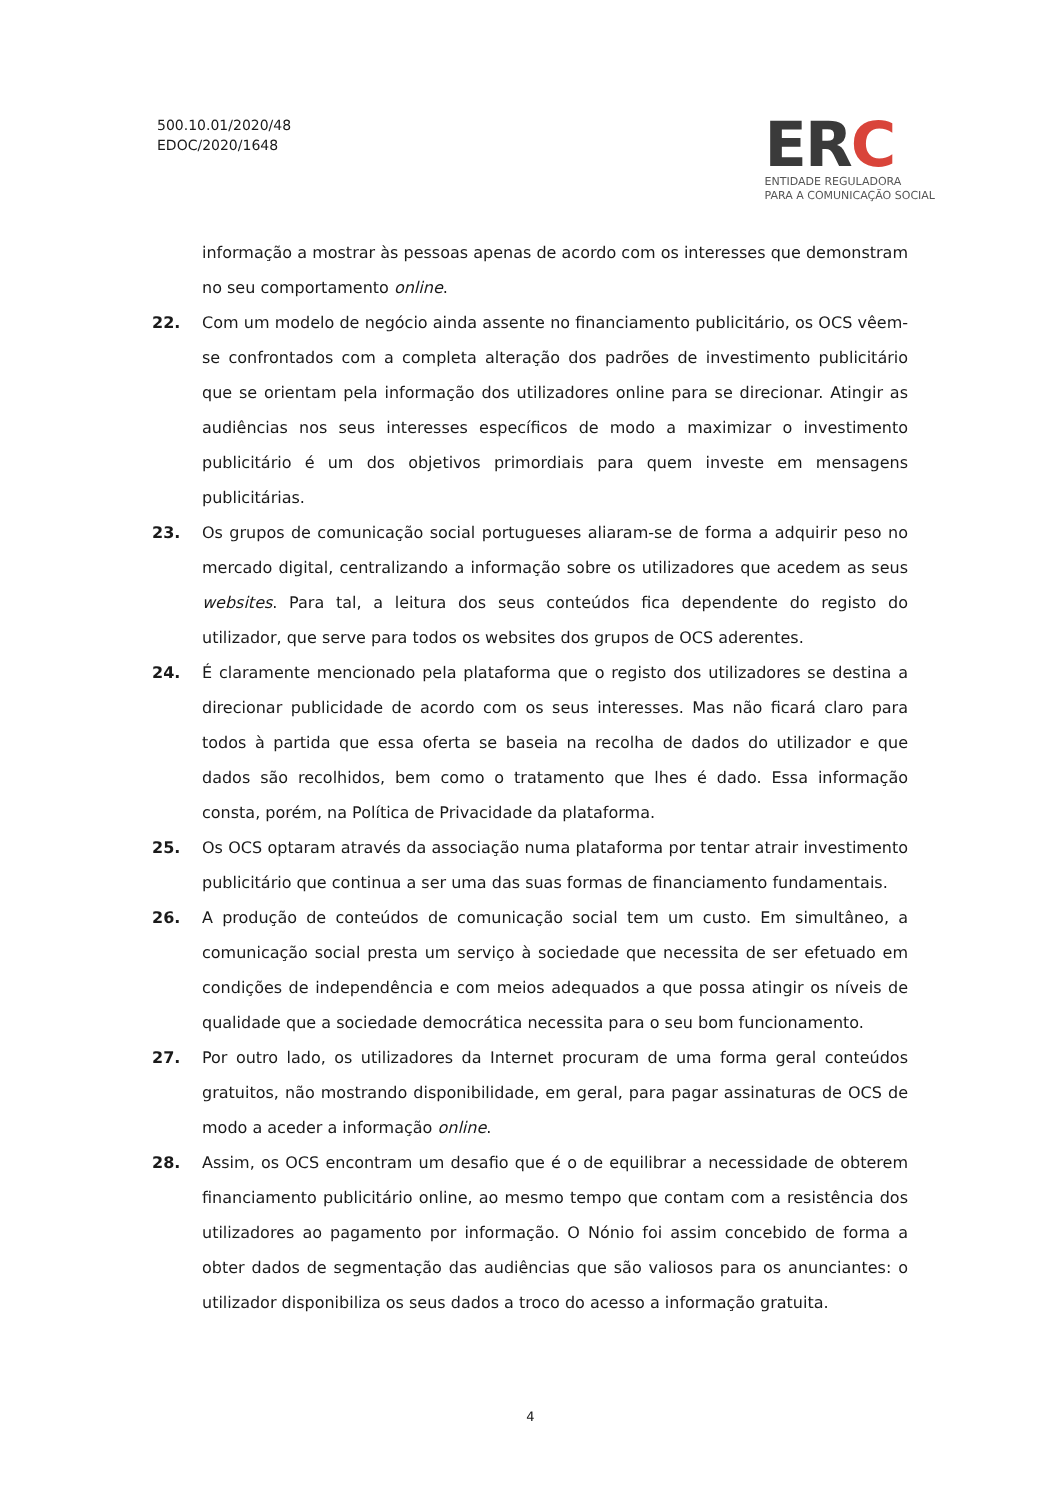500.10.01/2020/48
EDOC/2020/1648
ERC
ENTIDADE REGULADORA
PARA A COMUNICAÇÃO SOCIAL
informação a mostrar às pessoas apenas de acordo com os interesses que demonstram no seu comportamento online.
22. Com um modelo de negócio ainda assente no financiamento publicitário, os OCS vêem-se confrontados com a completa alteração dos padrões de investimento publicitário que se orientam pela informação dos utilizadores online para se direcionar. Atingir as audiências nos seus interesses específicos de modo a maximizar o investimento publicitário é um dos objetivos primordiais para quem investe em mensagens publicitárias.
23. Os grupos de comunicação social portugueses aliaram-se de forma a adquirir peso no mercado digital, centralizando a informação sobre os utilizadores que acedem as seus websites. Para tal, a leitura dos seus conteúdos fica dependente do registo do utilizador, que serve para todos os websites dos grupos de OCS aderentes.
24. É claramente mencionado pela plataforma que o registo dos utilizadores se destina a direcionar publicidade de acordo com os seus interesses. Mas não ficará claro para todos à partida que essa oferta se baseia na recolha de dados do utilizador e que dados são recolhidos, bem como o tratamento que lhes é dado. Essa informação consta, porém, na Política de Privacidade da plataforma.
25. Os OCS optaram através da associação numa plataforma por tentar atrair investimento publicitário que continua a ser uma das suas formas de financiamento fundamentais.
26. A produção de conteúdos de comunicação social tem um custo. Em simultâneo, a comunicação social presta um serviço à sociedade que necessita de ser efetuado em condições de independência e com meios adequados a que possa atingir os níveis de qualidade que a sociedade democrática necessita para o seu bom funcionamento.
27. Por outro lado, os utilizadores da Internet procuram de uma forma geral conteúdos gratuitos, não mostrando disponibilidade, em geral, para pagar assinaturas de OCS de modo a aceder a informação online.
28. Assim, os OCS encontram um desafio que é o de equilibrar a necessidade de obterem financiamento publicitário online, ao mesmo tempo que contam com a resistência dos utilizadores ao pagamento por informação. O Nónio foi assim concebido de forma a obter dados de segmentação das audiências que são valiosos para os anunciantes: o utilizador disponibiliza os seus dados a troco do acesso a informação gratuita.
4